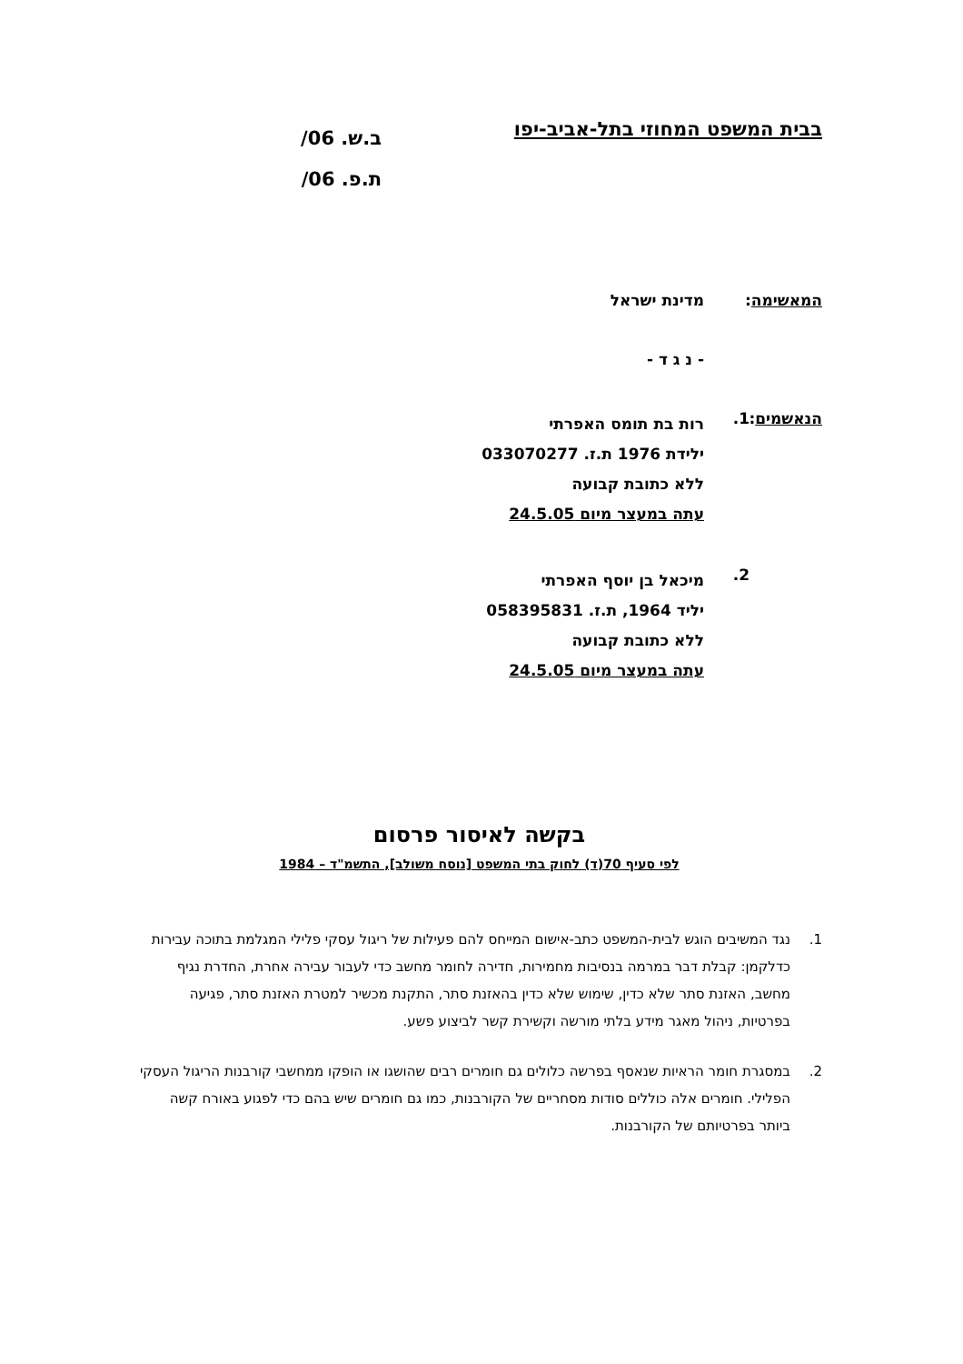בבית המשפט המחוזי בתל-אביב-יפו
ב.ש. 06/
ת.פ. 06/
המאשימה: מדינת ישראל
- נ ג ד -
הנאשמים:
1.
רות בת תומס האפרתי
ילידת 1976 ת.ז. 033070277
ללא כתובת קבועה
עתה במעצר מיום 24.5.05
2.
מיכאל בן יוסף האפרתי
יליד 1964, ת.ז. 058395831
ללא כתובת קבועה
עתה במעצר מיום 24.5.05
בקשה לאיסור פרסום
לפי סעיף 70(ד) לחוק בתי המשפט [נוסח משולב], התשמ"ד – 1984
1. נגד המשיבים הוגש לבית-המשפט כתב-אישום המייחס להם פעילות של ריגול עסקי פלילי המגלמת בתוכה עבירות כדלקמן: קבלת דבר במרמה בנסיבות מחמירות, חדירה לחומר מחשב כדי לעבור עבירה אחרת, החדרת נגיף מחשב, האזנת סתר שלא כדין, שימוש שלא כדין בהאזנת סתר, התקנת מכשיר למטרת האזנת סתר, פגיעה בפרטיות, ניהול מאגר מידע בלתי מורשה וקשירת קשר לביצוע פשע.
2. במסגרת חומר הראיות שנאסף בפרשה כלולים גם חומרים רבים שהושגו או הופקו ממחשבי קורבנות הריגול העסקי הפלילי. חומרים אלה כוללים סודות מסחריים של הקורבנות, כמו גם חומרים שיש בהם כדי לפגוע באורח קשה ביותר בפרטיותם של הקורבנות.